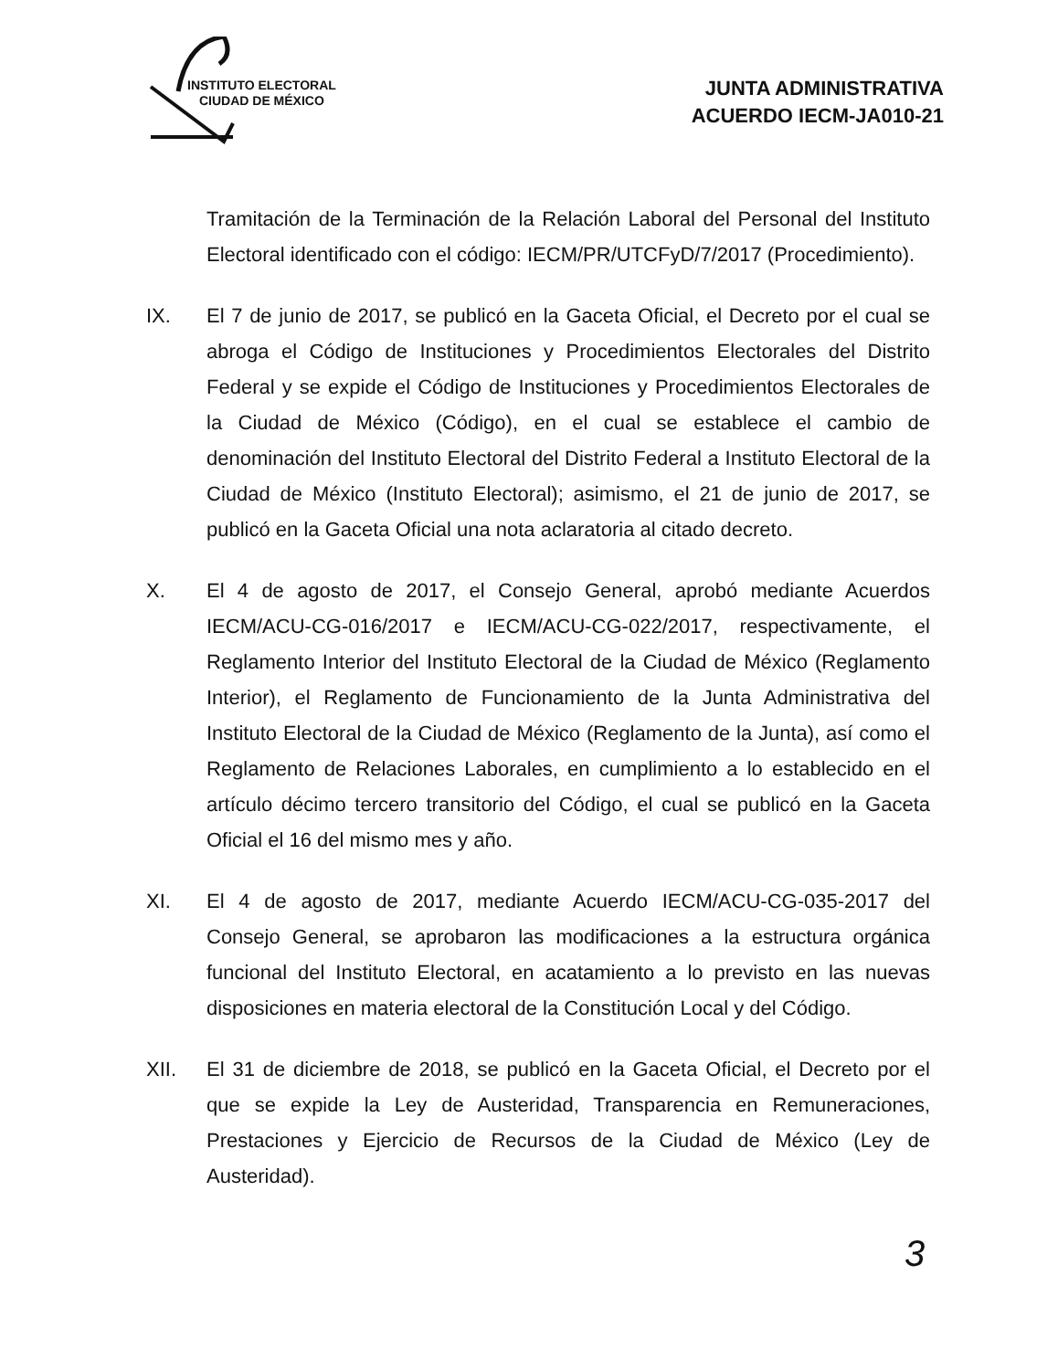INSTITUTO ELECTORAL
CIUDAD DE MÉXICO
JUNTA ADMINISTRATIVA
ACUERDO IECM-JA010-21
Tramitación de la Terminación de la Relación Laboral del Personal del Instituto Electoral identificado con el código: IECM/PR/UTCFyD/7/2017 (Procedimiento).
IX. El 7 de junio de 2017, se publicó en la Gaceta Oficial, el Decreto por el cual se abroga el Código de Instituciones y Procedimientos Electorales del Distrito Federal y se expide el Código de Instituciones y Procedimientos Electorales de la Ciudad de México (Código), en el cual se establece el cambio de denominación del Instituto Electoral del Distrito Federal a Instituto Electoral de la Ciudad de México (Instituto Electoral); asimismo, el 21 de junio de 2017, se publicó en la Gaceta Oficial una nota aclaratoria al citado decreto.
X. El 4 de agosto de 2017, el Consejo General, aprobó mediante Acuerdos IECM/ACU-CG-016/2017 e IECM/ACU-CG-022/2017, respectivamente, el Reglamento Interior del Instituto Electoral de la Ciudad de México (Reglamento Interior), el Reglamento de Funcionamiento de la Junta Administrativa del Instituto Electoral de la Ciudad de México (Reglamento de la Junta), así como el Reglamento de Relaciones Laborales, en cumplimiento a lo establecido en el artículo décimo tercero transitorio del Código, el cual se publicó en la Gaceta Oficial el 16 del mismo mes y año.
XI. El 4 de agosto de 2017, mediante Acuerdo IECM/ACU-CG-035-2017 del Consejo General, se aprobaron las modificaciones a la estructura orgánica funcional del Instituto Electoral, en acatamiento a lo previsto en las nuevas disposiciones en materia electoral de la Constitución Local y del Código.
XII. El 31 de diciembre de 2018, se publicó en la Gaceta Oficial, el Decreto por el que se expide la Ley de Austeridad, Transparencia en Remuneraciones, Prestaciones y Ejercicio de Recursos de la Ciudad de México (Ley de Austeridad).
3